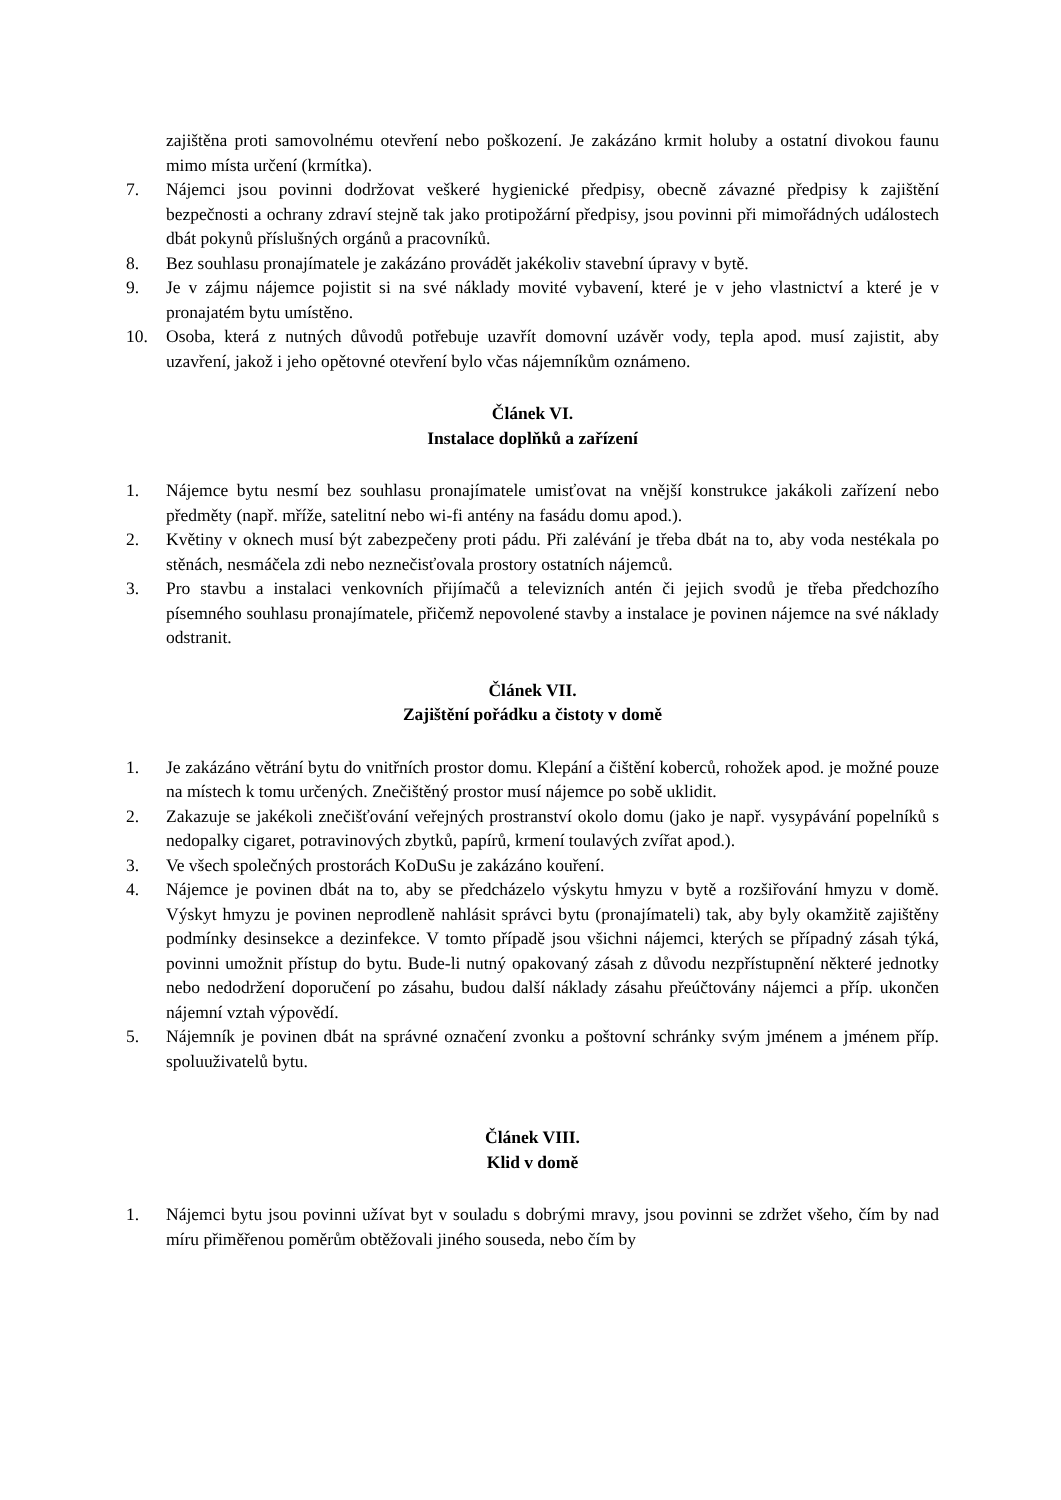zajištěna proti samovolnému otevření nebo poškození. Je zakázáno krmit holuby a ostatní divokou faunu mimo místa určení (krmítka).
7. Nájemci jsou povinni dodržovat veškeré hygienické předpisy, obecně závazné předpisy k zajištění bezpečnosti a ochrany zdraví stejně tak jako protipožární předpisy, jsou povinni při mimořádných událostech dbát pokynů příslušných orgánů a pracovníků.
8. Bez souhlasu pronajímatele je zakázáno provádět jakékoliv stavební úpravy v bytě.
9. Je v zájmu nájemce pojistit si na své náklady movité vybavení, které je v jeho vlastnictví a které je v pronajatém bytu umístěno.
10. Osoba, která z nutných důvodů potřebuje uzavřít domovní uzávěr vody, tepla apod. musí zajistit, aby uzavření, jakož i jeho opětovné otevření bylo včas nájemníkům oznámeno.
Článek VI.
Instalace doplňků a zařízení
1. Nájemce bytu nesmí bez souhlasu pronajímatele umisťovat na vnější konstrukce jakákoli zařízení nebo předměty (např. mříže, satelitní nebo wi-fi antény na fasádu domu apod.).
2. Květiny v oknech musí být zabezpečeny proti pádu. Při zalévání je třeba dbát na to, aby voda nestékala po stěnách, nesmáčela zdi nebo neznečisťovala prostory ostatních nájemců.
3. Pro stavbu a instalaci venkovních přijímačů a televizních antén či jejich svodů je třeba předchozího písemného souhlasu pronajímatele, přičemž nepovolené stavby a instalace je povinen nájemce na své náklady odstranit.
Článek VII.
Zajištění pořádku a čistoty v domě
1. Je zakázáno větrání bytu do vnitřních prostor domu. Klepání a čištění koberců, rohožek apod. je možné pouze na místech k tomu určených. Znečištěný prostor musí nájemce po sobě uklidit.
2. Zakazuje se jakékoli znečišťování veřejných prostranství okolo domu (jako je např. vysypávání popelníků s nedopalky cigaret, potravinových zbytků, papírů, krmení toulavých zvířat apod.).
3. Ve všech společných prostorách KoDuSu je zakázáno kouření.
4. Nájemce je povinen dbát na to, aby se předcházelo výskytu hmyzu v bytě a rozšiřování hmyzu v domě. Výskyt hmyzu je povinen neprodleně nahlásit správci bytu (pronajímateli) tak, aby byly okamžitě zajištěny podmínky desinsekce a dezinfekce. V tomto případě jsou všichni nájemci, kterých se případný zásah týká, povinni umožnit přístup do bytu. Bude-li nutný opakovaný zásah z důvodu nezpřístupnění některé jednotky nebo nedodržení doporučení po zásahu, budou další náklady zásahu přeúčtovány nájemci a příp. ukončen nájemní vztah výpovědí.
5. Nájemník je povinen dbát na správné označení zvonku a poštovní schránky svým jménem a jménem příp. spoluuživatelů bytu.
Článek VIII.
Klid v domě
1. Nájemci bytu jsou povinni užívat byt v souladu s dobrými mravy, jsou povinni se zdržet všeho, čím by nad míru přiměřenou poměrům obtěžovali jiného souseda, nebo čím by